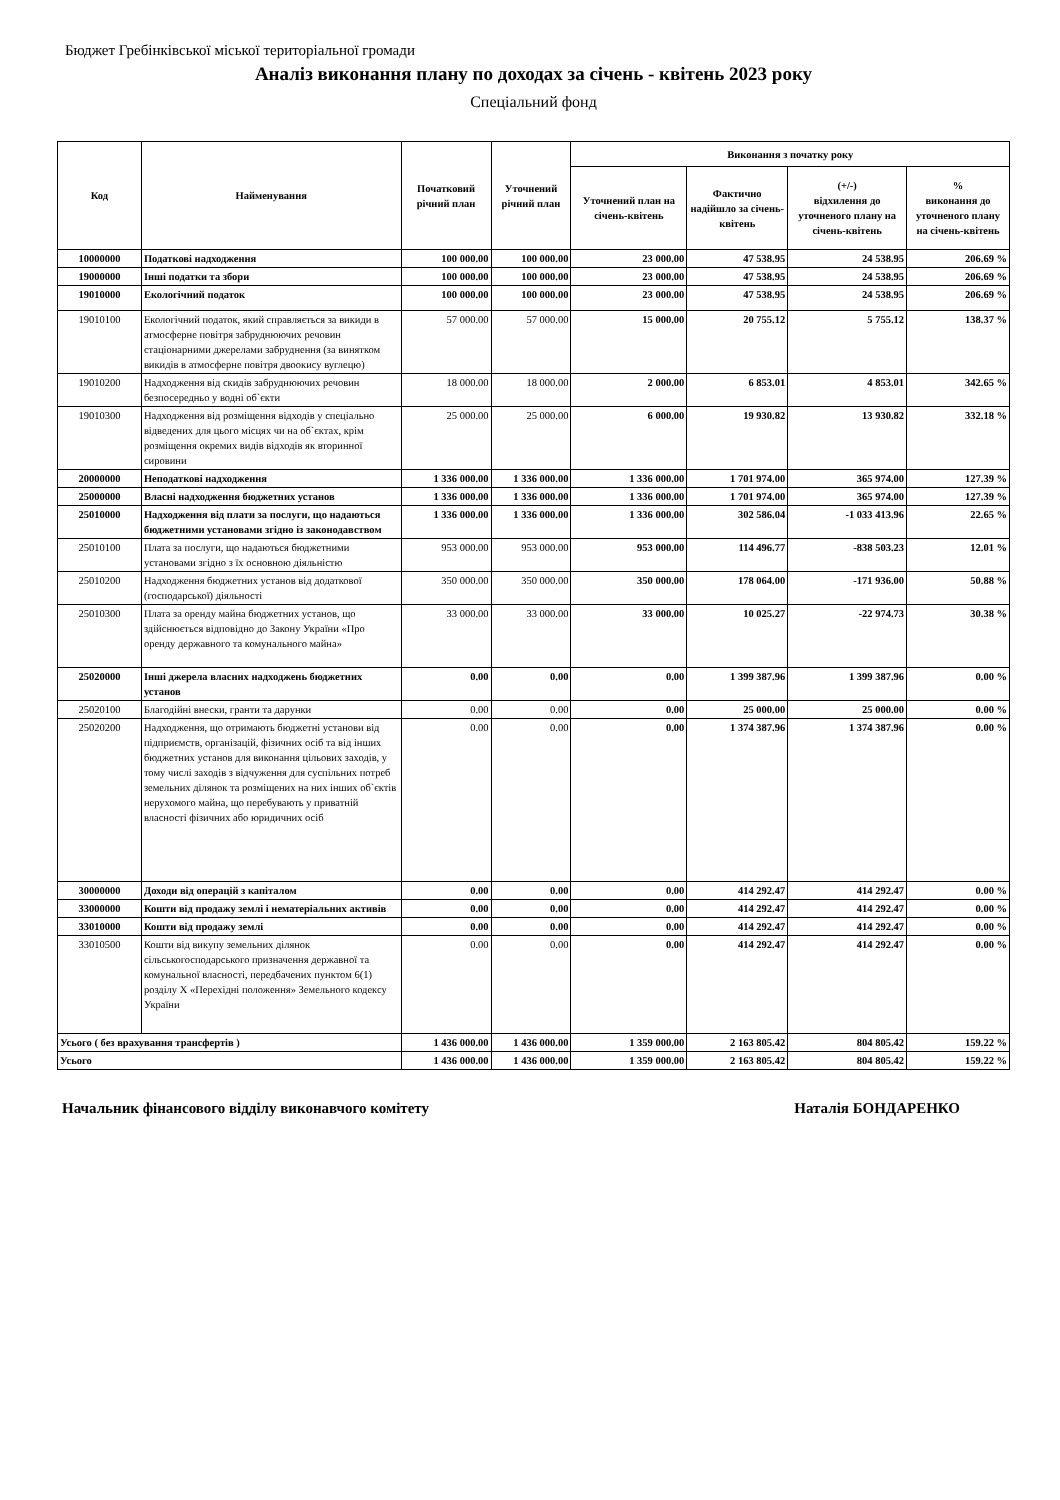Бюджет Гребінківської міської територіальної громади
Аналіз виконання плану по доходах за січень - квітень 2023 року
Спеціальний фонд
| Код | Найменування | Початковий річний план | Уточнений річний план | Виконання з початку року | | | |
| --- | --- | --- | --- | --- | --- | --- | --- |
| | | | | Уточнений план на січень-квітень | Фактично надійшло за січень-квітень | (+/-) відхилення до уточненого плану на січень-квітень | % виконання до уточненого плану на січень-квітень |
| 10000000 | Податкові надходження | 100 000.00 | 100 000.00 | 23 000.00 | 47 538.95 | 24 538.95 | 206.69 % |
| 19000000 | Інші податки та збори | 100 000.00 | 100 000.00 | 23 000.00 | 47 538.95 | 24 538.95 | 206.69 % |
| 19010000 | Екологічний податок | 100 000.00 | 100 000.00 | 23 000.00 | 47 538.95 | 24 538.95 | 206.69 % |
| 19010100 | Екологічний податок, який справляється за викиди в атмосферне повітря забруднюючих речовин стаціонарними джерелами забруднення (за винятком викидів в атмосферне повітря двоокису вуглецю) | 57 000.00 | 57 000.00 | 15 000.00 | 20 755.12 | 5 755.12 | 138.37 % |
| 19010200 | Надходження від скидів забруднюючих речовин безпосередньо у водні об`єкти | 18 000.00 | 18 000.00 | 2 000.00 | 6 853.01 | 4 853.01 | 342.65 % |
| 19010300 | Надходження від розміщення відходів у спеціально відведених для цього місцях чи на об`єктах, крім розміщення окремих видів відходів як вторинної сировини | 25 000.00 | 25 000.00 | 6 000.00 | 19 930.82 | 13 930.82 | 332.18 % |
| 20000000 | Неподаткові надходження | 1 336 000.00 | 1 336 000.00 | 1 336 000.00 | 1 701 974.00 | 365 974.00 | 127.39 % |
| 25000000 | Власні надходження бюджетних установ | 1 336 000.00 | 1 336 000.00 | 1 336 000.00 | 1 701 974.00 | 365 974.00 | 127.39 % |
| 25010000 | Надходження від плати за послуги, що надаються бюджетними установами згідно із законодавством | 1 336 000.00 | 1 336 000.00 | 1 336 000.00 | 302 586.04 | -1 033 413.96 | 22.65 % |
| 25010100 | Плата за послуги, що надаються бюджетними установами згідно з їх основною діяльністю | 953 000.00 | 953 000.00 | 953 000.00 | 114 496.77 | -838 503.23 | 12.01 % |
| 25010200 | Надходження бюджетних установ від додаткової (господарської) діяльності | 350 000.00 | 350 000.00 | 350 000.00 | 178 064.00 | -171 936.00 | 50.88 % |
| 25010300 | Плата за оренду майна бюджетних установ, що здійснюється відповідно до Закону України «Про оренду державного та комунального майна» | 33 000.00 | 33 000.00 | 33 000.00 | 10 025.27 | -22 974.73 | 30.38 % |
| 25020000 | Інші джерела власних надходжень бюджетних установ | 0.00 | 0.00 | 0.00 | 1 399 387.96 | 1 399 387.96 | 0.00 % |
| 25020100 | Благодійні внески, гранти та дарунки | 0.00 | 0.00 | 0.00 | 25 000.00 | 25 000.00 | 0.00 % |
| 25020200 | Надходження, що отримають бюджетні установи від підприємств, організацій, фізичних осіб та від інших бюджетних установ для виконання цільових заходів, у тому числі заходів з відчуження для суспільних потреб земельних ділянок та розміщених на них інших об`єктів нерухомого майна, що перебувають у приватній власності фізичних або юридичних осіб | 0.00 | 0.00 | 0.00 | 1 374 387.96 | 1 374 387.96 | 0.00 % |
| 30000000 | Доходи від операцій з капіталом | 0.00 | 0.00 | 0.00 | 414 292.47 | 414 292.47 | 0.00 % |
| 33000000 | Кошти від продажу землі і нематеріальних активів | 0.00 | 0.00 | 0.00 | 414 292.47 | 414 292.47 | 0.00 % |
| 33010000 | Кошти від продажу землі | 0.00 | 0.00 | 0.00 | 414 292.47 | 414 292.47 | 0.00 % |
| 33010500 | Кошти від викупу земельних ділянок сільськогосподарського призначення державної та комунальної власності, передбачених пунктом 6(1) розділу X «Перехідні положення» Земельного кодексу України | 0.00 | 0.00 | 0.00 | 414 292.47 | 414 292.47 | 0.00 % |
| Усього ( без врахування трансфертів ) | | 1 436 000.00 | 1 436 000.00 | 1 359 000.00 | 2 163 805.42 | 804 805.42 | 159.22 % |
| Усього | | 1 436 000.00 | 1 436 000.00 | 1 359 000.00 | 2 163 805.42 | 804 805.42 | 159.22 % |
Начальник фінансового відділу виконавчого комітету Наталія БОНДАРЕНКО